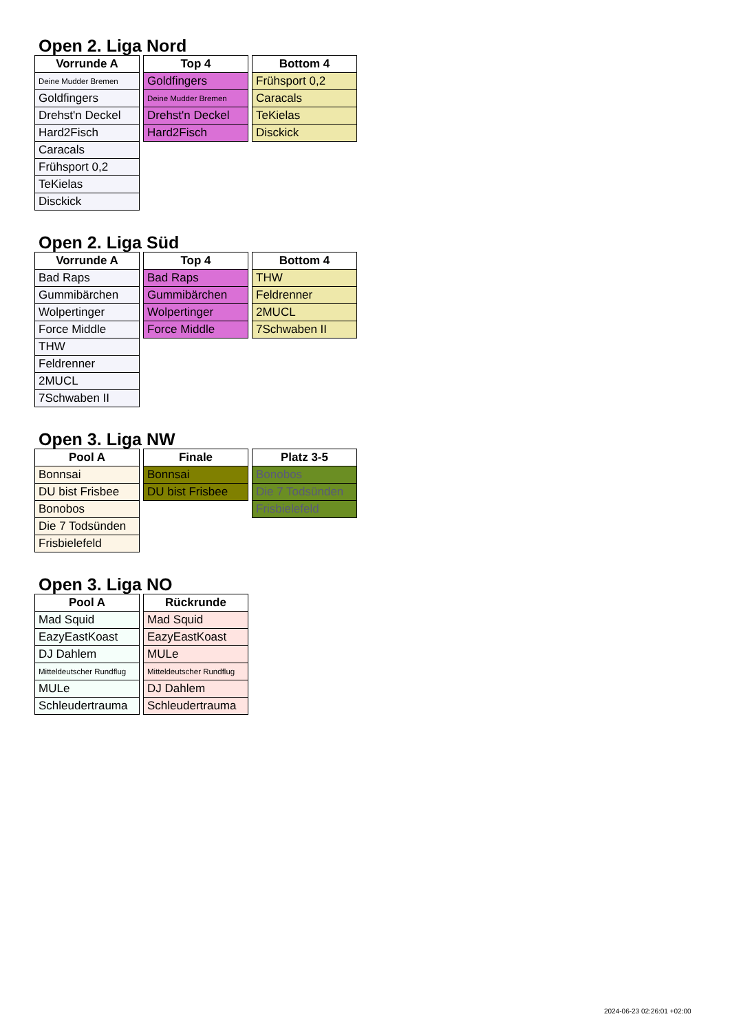Open 2. Liga Nord
| Vorrunde A |
| --- |
| Deine Mudder Bremen |
| Goldfingers |
| Drehst'n Deckel |
| Hard2Fisch |
| Caracals |
| Frühsport 0,2 |
| TeKielas |
| Disckick |
| Top 4 |
| --- |
| Goldfingers |
| Deine Mudder Bremen |
| Drehst'n Deckel |
| Hard2Fisch |
| Bottom 4 |
| --- |
| Frühsport 0,2 |
| Caracals |
| TeKielas |
| Disckick |
Open 2. Liga Süd
| Vorrunde A |
| --- |
| Bad Raps |
| Gummibärchen |
| Wolpertinger |
| Force Middle |
| THW |
| Feldrenner |
| 2MUCL |
| 7Schwaben II |
| Top 4 |
| --- |
| Bad Raps |
| Gummibärchen |
| Wolpertinger |
| Force Middle |
| Bottom 4 |
| --- |
| THW |
| Feldrenner |
| 2MUCL |
| 7Schwaben II |
Open 3. Liga NW
| Pool A |
| --- |
| Bonnsai |
| DU bist Frisbee |
| Bonobos |
| Die 7 Todsünden |
| Frisbielefeld |
| Finale |
| --- |
| Bonnsai |
| DU bist Frisbee |
| Platz 3-5 |
| --- |
| Bonobos |
| Die 7 Todsünden |
| Frisbielefeld |
Open 3. Liga NO
| Pool A |
| --- |
| Mad Squid |
| EazyEastKoast |
| DJ Dahlem |
| Mitteldeutscher Rundflug |
| MULe |
| Schleudertrauma |
| Rückrunde |
| --- |
| Mad Squid |
| EazyEastKoast |
| MULe |
| Mitteldeutscher Rundflug |
| DJ Dahlem |
| Schleudertrauma |
2024-06-23 02:26:01 +02:00